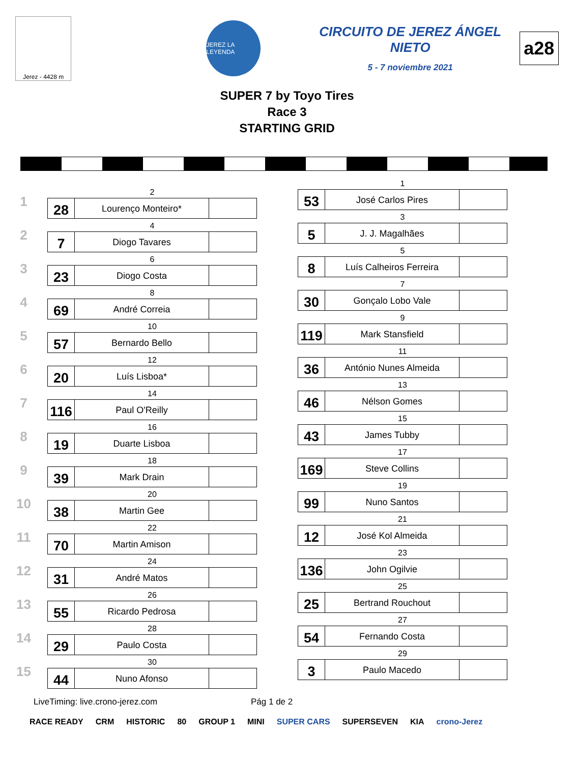Jerez - 4428 m
JEREZ LA LEYENDA
CIRCUITO DE JEREZ ÁNGEL NIETO
5 - 7 noviembre 2021
a28
SUPER 7 by Toyo Tires
Race 3
STARTING GRID
1
2
28
Lourenço Monteiro*
2
4
7
Diogo Tavares
3
6
23
Diogo Costa
4
8
69
André Correia
5
10
57
Bernardo Bello
6
12
20
Luís Lisboa*
7
14
116
Paul O'Reilly
8
16
19
Duarte Lisboa
9
18
39
Mark Drain
10
20
38
Martin Gee
11
22
70
Martin Amison
12
24
31
André Matos
13
26
55
Ricardo Pedrosa
14
28
29
Paulo Costa
15
30
44
Nuno Afonso
1
53
José Carlos Pires
3
5
J. J. Magalhães
5
8
Luís Calheiros Ferreira
7
30
Gonçalo Lobo Vale
9
119
Mark Stansfield
11
36
António Nunes Almeida
13
46
Nélson Gomes
15
43
James Tubby
17
169
Steve Collins
19
99
Nuno Santos
21
12
José Kol Almeida
23
136
John Ogilvie
25
25
Bertrand Rouchout
27
54
Fernando Costa
29
3
Paulo Macedo
LiveTiming: live.crono-jerez.com
Pág 1 de 2
RACE READY CRM HISTORIC 80 GROUP 1 MINI SUPER CARS SUPERSEVEN KIA crono-Jerez